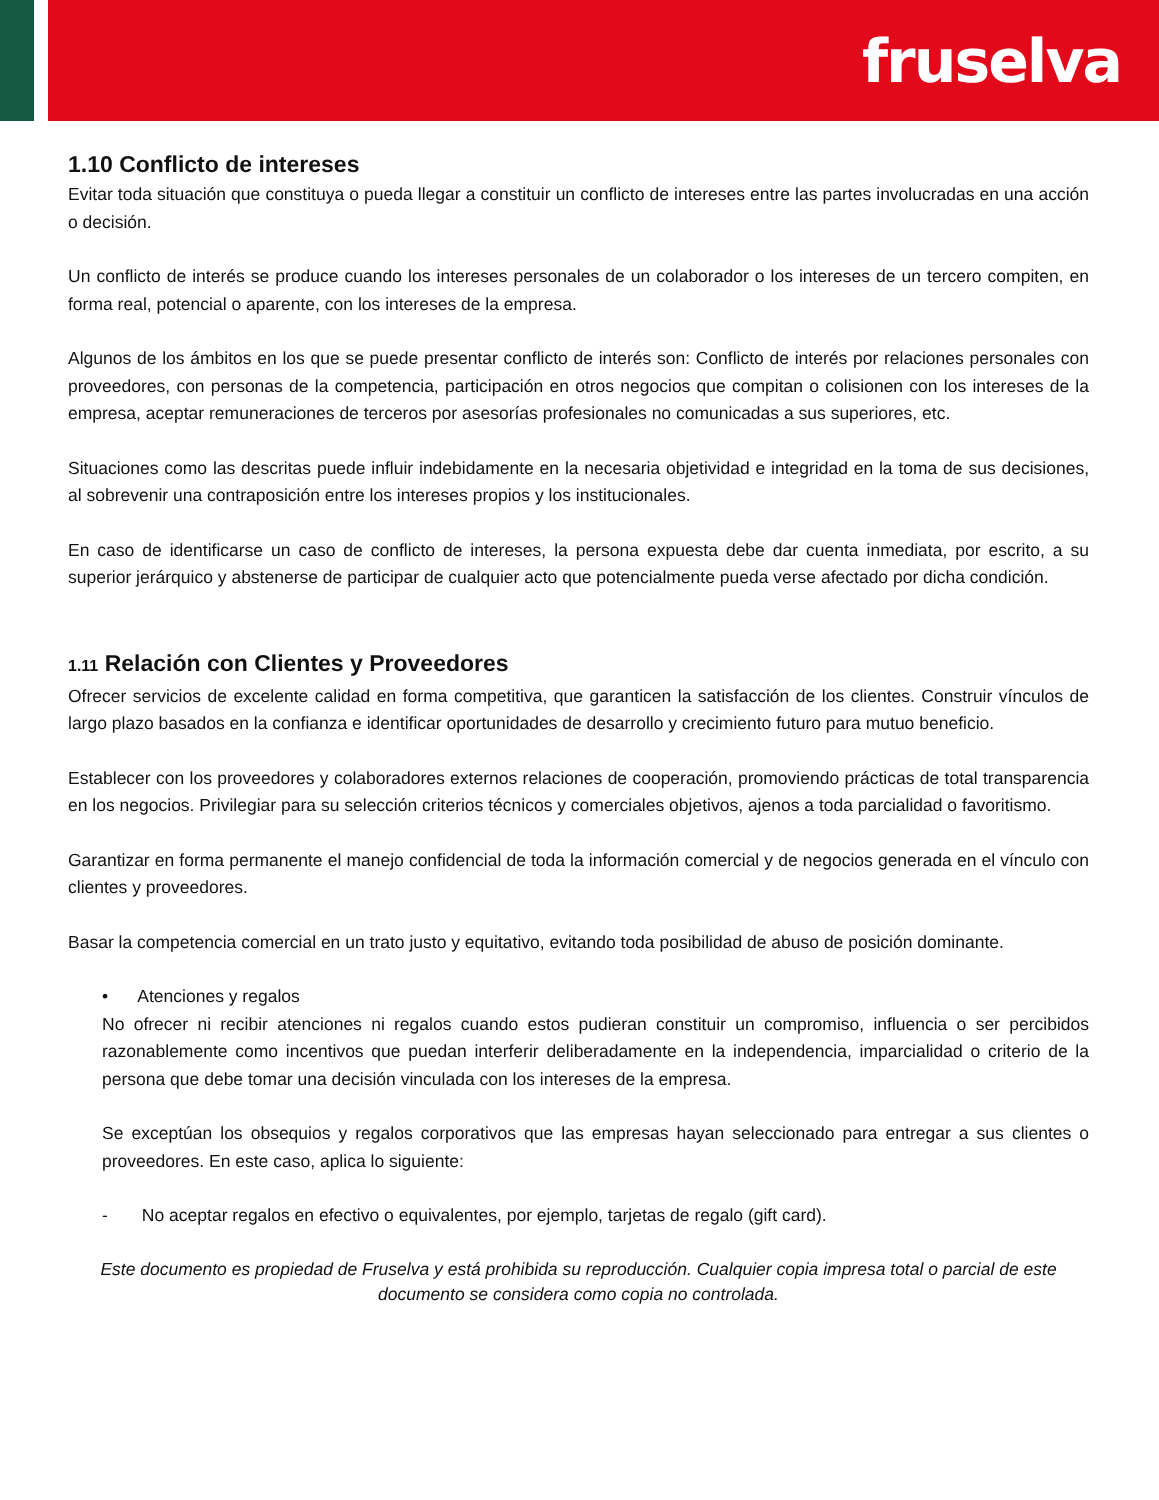fruselva
1.10 Conflicto de intereses
Evitar toda situación que constituya o pueda llegar a constituir un conflicto de intereses entre las partes involucradas en una acción o decisión.
Un conflicto de interés se produce cuando los intereses personales de un colaborador o los intereses de un tercero compiten, en forma real, potencial o aparente, con los intereses de la empresa.
Algunos de los ámbitos en los que se puede presentar conflicto de interés son: Conflicto de interés por relaciones personales con proveedores, con personas de la competencia, participación en otros negocios que compitan o colisionen con los intereses de la empresa, aceptar remuneraciones de terceros por asesorías profesionales no comunicadas a sus superiores, etc.
Situaciones como las descritas puede influir indebidamente en la necesaria objetividad e integridad en la toma de sus decisiones, al sobrevenir una contraposición entre los intereses propios y los institucionales.
En caso de identificarse un caso de conflicto de intereses, la persona expuesta debe dar cuenta inmediata, por escrito, a su superior jerárquico y abstenerse de participar de cualquier acto que potencialmente pueda verse afectado por dicha condición.
1.11 Relación con Clientes y Proveedores
Ofrecer servicios de excelente calidad en forma competitiva, que garanticen la satisfacción de los clientes. Construir vínculos de largo plazo basados en la confianza e identificar oportunidades de desarrollo y crecimiento futuro para mutuo beneficio.
Establecer con los proveedores y colaboradores externos relaciones de cooperación, promoviendo prácticas de total transparencia en los negocios. Privilegiar para su selección criterios técnicos y comerciales objetivos, ajenos a toda parcialidad o favoritismo.
Garantizar en forma permanente el manejo confidencial de toda la información comercial y de negocios generada en el vínculo con clientes y proveedores.
Basar la competencia comercial en un trato justo y equitativo, evitando toda posibilidad de abuso de posición dominante.
• Atenciones y regalos
No ofrecer ni recibir atenciones ni regalos cuando estos pudieran constituir un compromiso, influencia o ser percibidos razonablemente como incentivos que puedan interferir deliberadamente en la independencia, imparcialidad o criterio de la persona que debe tomar una decisión vinculada con los intereses de la empresa.
Se exceptúan los obsequios y regalos corporativos que las empresas hayan seleccionado para entregar a sus clientes o proveedores. En este caso, aplica lo siguiente:
- No aceptar regalos en efectivo o equivalentes, por ejemplo, tarjetas de regalo (gift card).
Este documento es propiedad de Fruselva y está prohibida su reproducción. Cualquier copia impresa total o parcial de este documento se considera como copia no controlada.